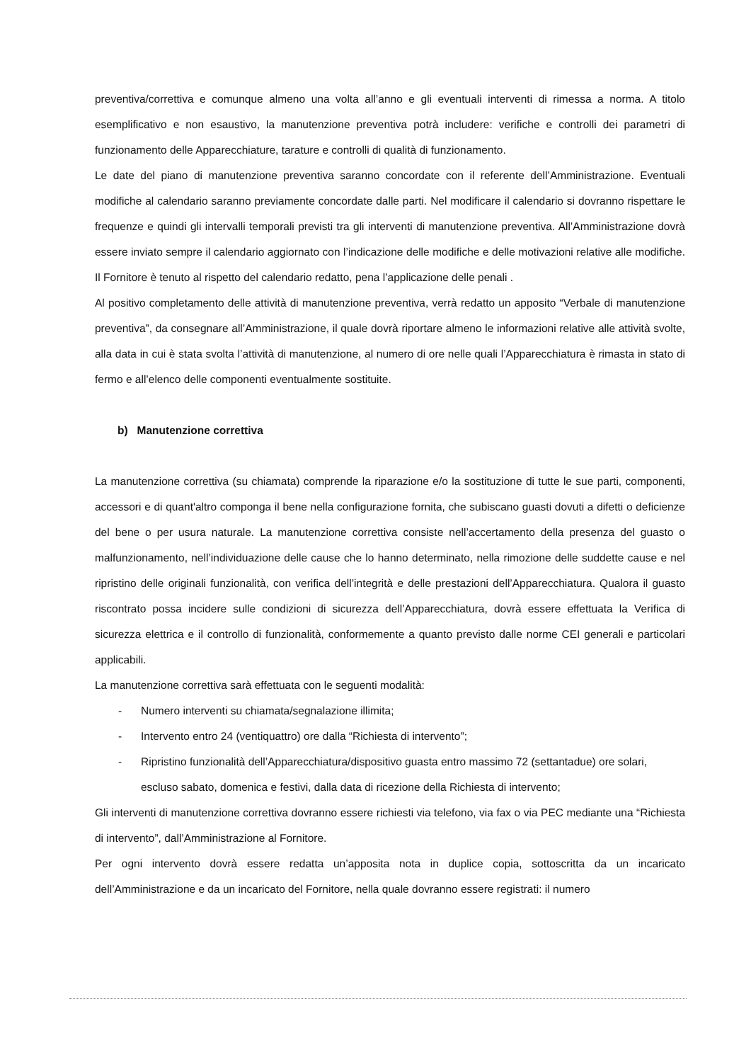preventiva/correttiva e comunque almeno una volta all’anno e gli eventuali interventi di rimessa a norma. A titolo esemplificativo e non esaustivo, la manutenzione preventiva potrà includere: verifiche e controlli dei parametri di funzionamento delle Apparecchiature, tarature e controlli di qualità di funzionamento.
Le date del piano di manutenzione preventiva saranno concordate con il referente dell’Amministrazione. Eventuali modifiche al calendario saranno previamente concordate dalle parti. Nel modificare il calendario si dovranno rispettare le frequenze e quindi gli intervalli temporali previsti tra gli interventi di manutenzione preventiva. All’Amministrazione dovrà essere inviato sempre il calendario aggiornato con l’indicazione delle modifiche e delle motivazioni relative alle modifiche. Il Fornitore è tenuto al rispetto del calendario redatto, pena l’applicazione delle penali .
Al positivo completamento delle attività di manutenzione preventiva, verrà redatto un apposito “Verbale di manutenzione preventiva”, da consegnare all’Amministrazione, il quale dovrà riportare almeno le informazioni relative alle attività svolte, alla data in cui è stata svolta l’attività di manutenzione, al numero di ore nelle quali l’Apparecchiatura è rimasta in stato di fermo e all’elenco delle componenti eventualmente sostituite.
b) Manutenzione correttiva
La manutenzione correttiva (su chiamata) comprende la riparazione e/o la sostituzione di tutte le sue parti, componenti, accessori e di quant'altro componga il bene nella configurazione fornita, che subiscano guasti dovuti a difetti o deficienze del bene o per usura naturale. La manutenzione correttiva consiste nell’accertamento della presenza del guasto o malfunzionamento, nell’individuazione delle cause che lo hanno determinato, nella rimozione delle suddette cause e nel ripristino delle originali funzionalità, con verifica dell’integrità e delle prestazioni dell’Apparecchiatura. Qualora il guasto riscontrato possa incidere sulle condizioni di sicurezza dell’Apparecchiatura, dovrà essere effettuata la Verifica di sicurezza elettrica e il controllo di funzionalità, conformemente a quanto previsto dalle norme CEI generali e particolari applicabili.
La manutenzione correttiva sarà effettuata con le seguenti modalità:
- Numero interventi su chiamata/segnalazione illimita;
- Intervento entro 24 (ventiquattro) ore dalla “Richiesta di intervento”;
- Ripristino funzionalità dell’Apparecchiatura/dispositivo guasta entro massimo 72 (settantadue) ore solari, escluso sabato, domenica e festivi, dalla data di ricezione della Richiesta di intervento;
Gli interventi di manutenzione correttiva dovranno essere richiesti via telefono, via fax o via PEC mediante una “Richiesta di intervento”, dall’Amministrazione al Fornitore.
Per ogni intervento dovrà essere redatta un’apposita nota in duplice copia, sottoscritta da un incaricato dell’Amministrazione e da un incaricato del Fornitore, nella quale dovranno essere registrati: il numero